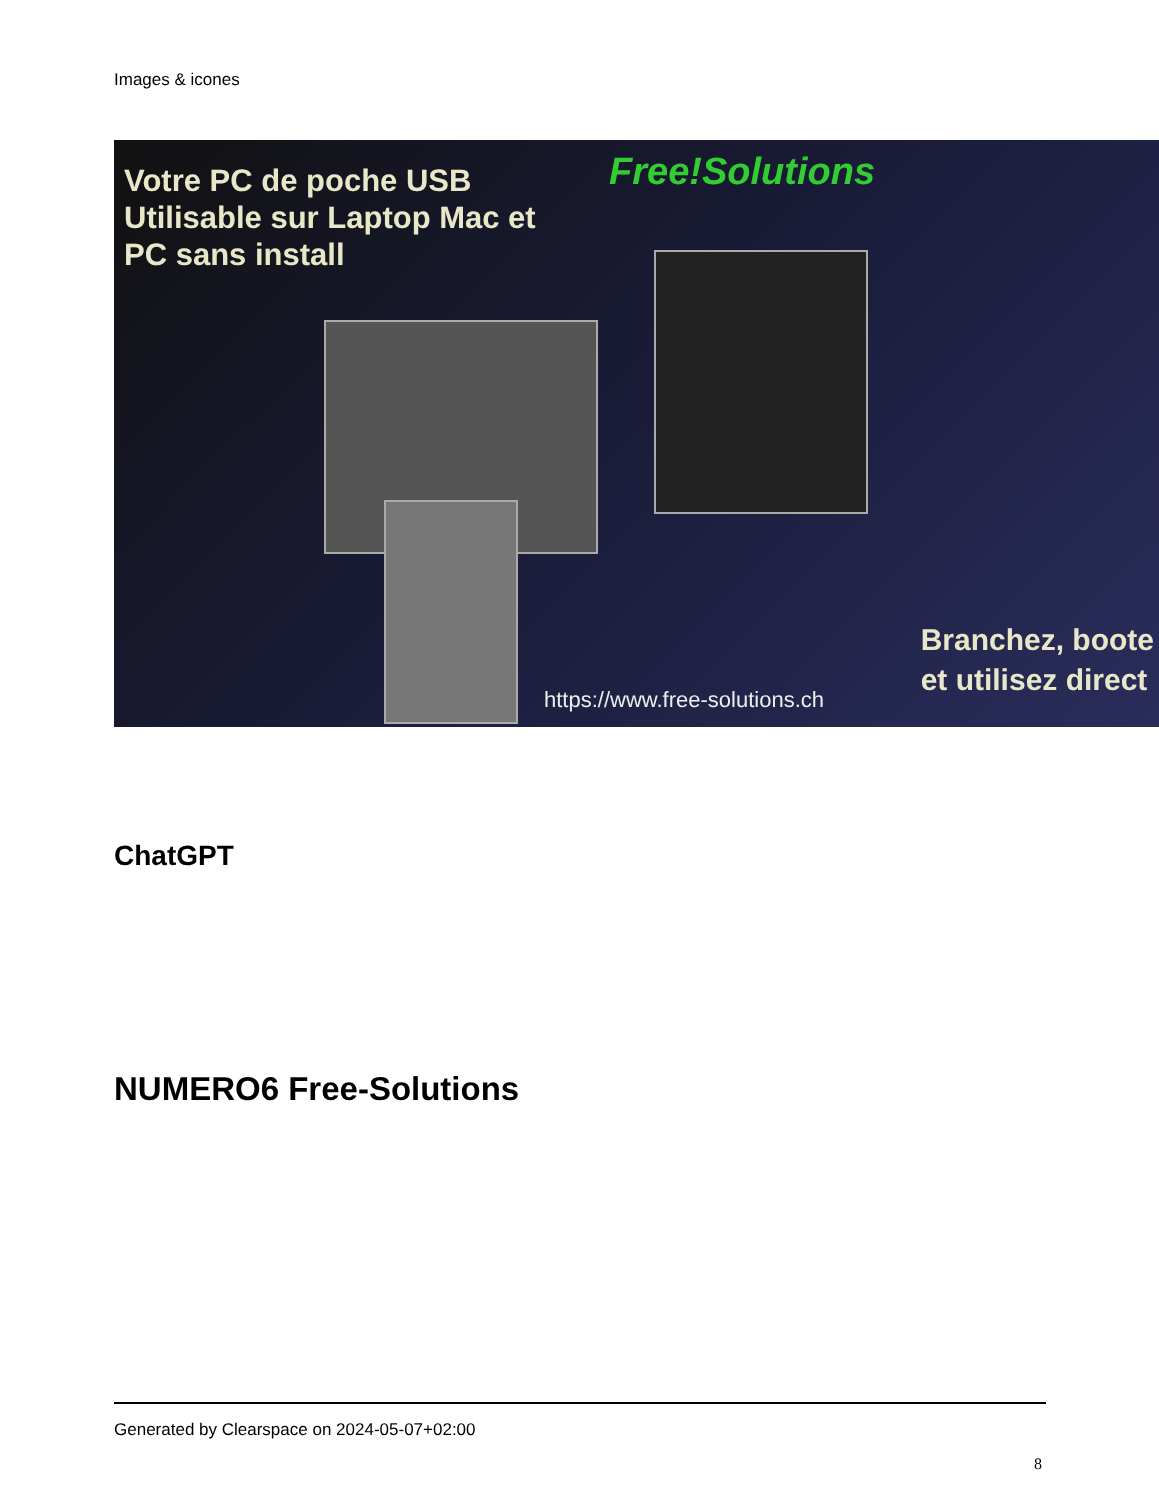Images & icones
Votre PC de poche USB
Utilisable sur Laptop Mac et
PC sans install
Free!Solutions
Branchez, boote
et utilisez direct
https://www.free-solutions.ch
ChatGPT
NUMERO6 Free-Solutions
Generated by Clearspace on 2024-05-07+02:00
8